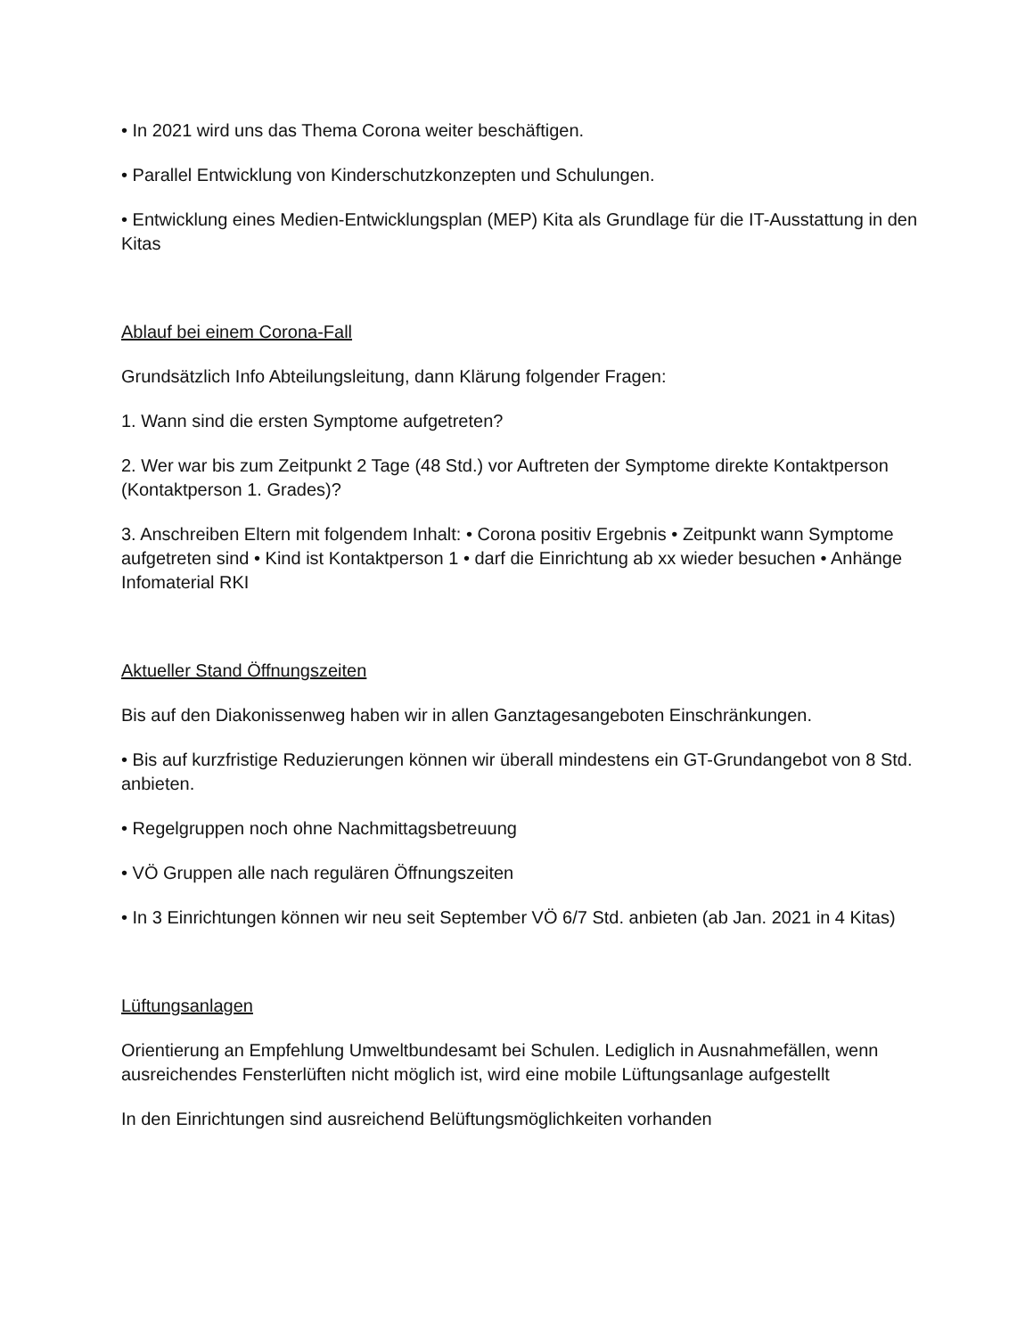• In 2021 wird uns das Thema Corona weiter beschäftigen.
• Parallel Entwicklung von Kinderschutzkonzepten und Schulungen.
• Entwicklung eines Medien-Entwicklungsplan (MEP) Kita als Grundlage für die IT-Ausstattung in den Kitas
Ablauf bei einem Corona-Fall
Grundsätzlich Info Abteilungsleitung, dann Klärung folgender Fragen:
1. Wann sind die ersten Symptome aufgetreten?
2. Wer war bis zum Zeitpunkt 2 Tage (48 Std.) vor Auftreten der Symptome direkte Kontaktperson (Kontaktperson 1. Grades)?
3. Anschreiben Eltern mit folgendem Inhalt: • Corona positiv Ergebnis • Zeitpunkt wann Symptome aufgetreten sind • Kind ist Kontaktperson 1 • darf die Einrichtung ab xx wieder besuchen • Anhänge Infomaterial RKI
Aktueller Stand Öffnungszeiten
Bis auf den Diakonissenweg haben wir in allen Ganztagesangeboten Einschränkungen.
• Bis auf kurzfristige Reduzierungen können wir überall mindestens ein GT-Grundangebot von 8 Std. anbieten.
• Regelgruppen noch ohne Nachmittagsbetreuung
• VÖ Gruppen alle nach regulären Öffnungszeiten
• In 3 Einrichtungen können wir neu seit September VÖ 6/7 Std. anbieten (ab Jan. 2021 in 4 Kitas)
Lüftungsanlagen
Orientierung an Empfehlung Umweltbundesamt bei Schulen. Lediglich in Ausnahmefällen, wenn ausreichendes Fensterlüften nicht möglich ist, wird eine mobile Lüftungsanlage aufgestellt
In den Einrichtungen sind ausreichend Belüftungsmöglichkeiten vorhanden